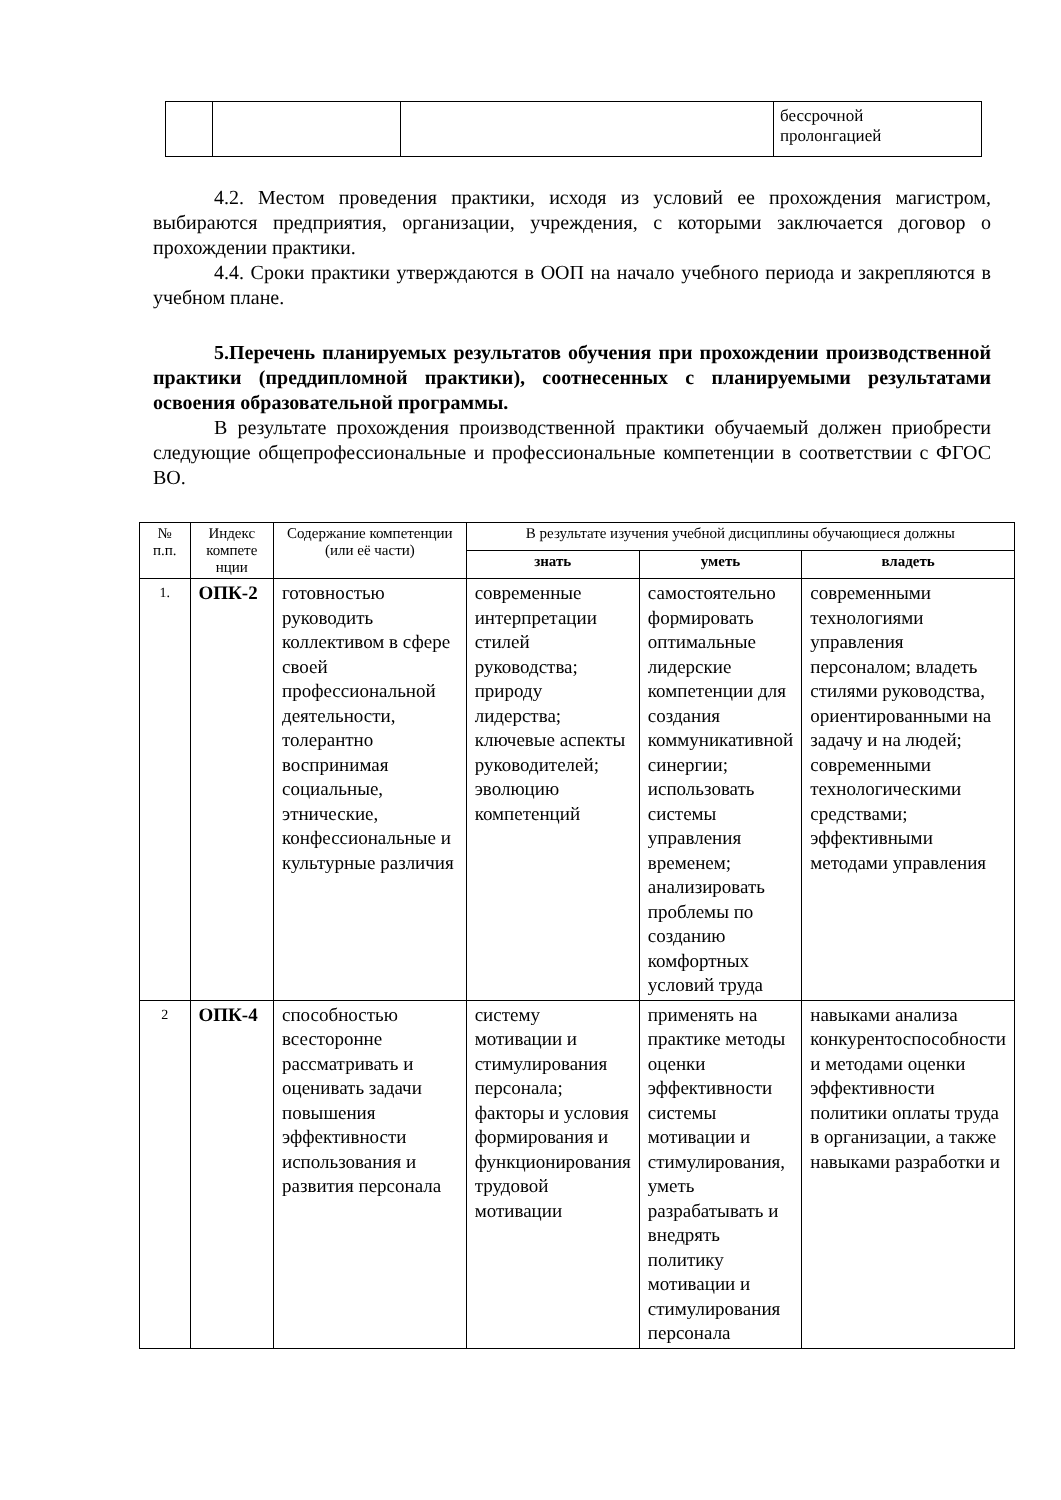| | | | бессрочной пролонгацией |
4.2. Местом проведения практики, исходя из условий ее прохождения магистром, выбираются предприятия, организации, учреждения, с которыми заключается договор о прохождении практики.
4.4. Сроки практики утверждаются в ООП на начало учебного периода и закрепляются в учебном плане.
5.Перечень планируемых результатов обучения при прохождении производственной практики (преддипломной практики), соотнесенных с планируемыми результатами освоения образовательной программы.
В результате прохождения производственной практики обучаемый должен приобрести следующие общепрофессиональные и профессиональные компетенции в соответствии с ФГОС ВО.
| № п.п. | Индекс компете нции | Содержание компетенции (или её части) | В результате изучения учебной дисциплины обучающиеся должны | | |
| --- | --- | --- | --- | --- | --- |
| | | | знать | уметь | владеть |
| 1. | ОПК-2 | готовностью руководить коллективом в сфере своей профессиональной деятельности, толерантно воспринимая социальные, этнические, конфессиональные и культурные различия | современные интерпретации стилей руководства; природу лидерства; ключевые аспекты руководителей; эволюцию компетенций | самостоятельно формировать оптимальные лидерские компетенции для создания коммуникативной синергии; использовать системы управления временем; анализировать проблемы по созданию комфортных условий труда | современными технологиями управления персоналом; владеть стилями руководства, ориентированными на задачу и на людей; современными технологическими средствами; эффективными методами управления |
| 2 | ОПК-4 | способностью всесторонне рассматривать и оценивать задачи повышения эффективности использования и развития персонала | систему мотивации и стимулирования персонала; факторы и условия формирования и функционирования трудовой мотивации | применять на практике методы оценки эффективности системы мотивации и стимулирования, уметь разрабатывать и внедрять политику мотивации и стимулирования персонала | навыками анализа конкурентоспособности и методами оценки эффективности политики оплаты труда в организации, а также навыками разработки и |